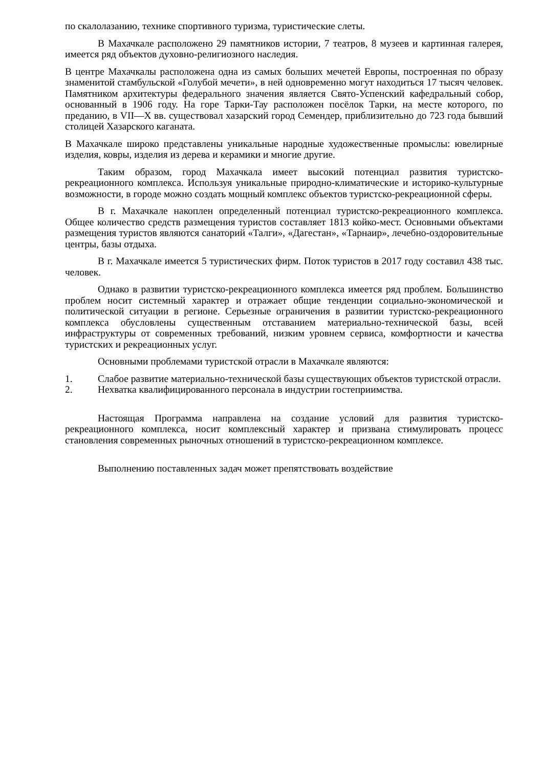по скалолазанию, технике спортивного туризма, туристические слеты.
В Махачкале расположено 29 памятников истории, 7 театров, 8 музеев и картинная галерея, имеется ряд объектов духовно-религиозного наследия.
В центре Махачкалы расположена одна из самых больших мечетей Европы, построенная по образу знаменитой стамбульской «Голубой мечети», в ней одновременно могут находиться 17 тысяч человек. Памятником архитектуры федерального значения является Свято-Успенский кафедральный собор, основанный в 1906 году. На горе Тарки-Тау расположен посёлок Тарки, на месте которого, по преданию, в VII—X вв. существовал хазарский город Семендер, приблизительно до 723 года бывший столицей Хазарского каганата.
В Махачкале широко представлены уникальные народные художественные промыслы: ювелирные изделия, ковры, изделия из дерева и керамики и многие другие.
Таким образом, город Махачкала имеет высокий потенциал развития туристско-рекреационного комплекса. Используя уникальные природно-климатические и историко-культурные возможности, в городе можно создать мощный комплекс объектов туристско-рекреационной сферы.
В г. Махачкале накоплен определенный потенциал туристско-рекреационного комплекса. Общее количество средств размещения туристов составляет 1813 койко-мест. Основными объектами размещения туристов являются санаторий «Талги», «Дагестан», «Тарнаир», лечебно-оздоровительные центры, базы отдыха.
В г. Махачкале имеется 5 туристических фирм. Поток туристов в 2017 году составил 438 тыс. человек.
Однако в развитии туристско-рекреационного комплекса имеется ряд проблем. Большинство проблем носит системный характер и отражает общие тенденции социально-экономической и политической ситуации в регионе. Серьезные ограничения в развитии туристско-рекреационного комплекса обусловлены существенным отставанием материально-технической базы, всей инфраструктуры от современных требований, низким уровнем сервиса, комфортности и качества туристских и рекреационных услуг.
Основными проблемами туристской отрасли в Махачкале являются:
1. Слабое развитие материально-технической базы существующих объектов туристской отрасли.
2. Нехватка квалифицированного персонала в индустрии гостеприимства.
Настоящая Программа направлена на создание условий для развития туристско-рекреационного комплекса, носит комплексный характер и призвана стимулировать процесс становления современных рыночных отношений в туристско-рекреационном комплексе.
Выполнению поставленных задач может препятствовать воздействие